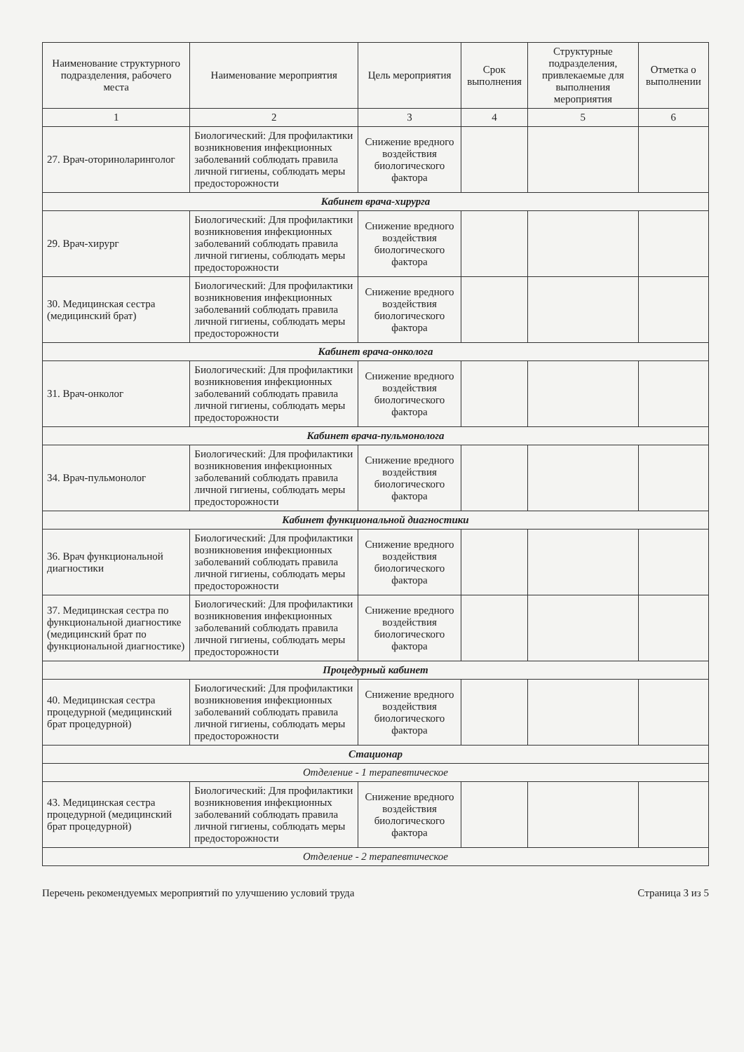| Наименование структурного подразделения, рабочего места | Наименование мероприятия | Цель мероприятия | Срок выполнения | Структурные подразделения, привлекаемые для выполнения мероприятия | Отметка о выполнении |
| --- | --- | --- | --- | --- | --- |
| 1 | 2 | 3 | 4 | 5 | 6 |
| 27. Врач-оториноларинголог | Биологический: Для профилактики возникновения инфекционных заболеваний соблюдать правила личной гигиены, соблюдать меры предосторожности | Снижение вредного воздействия биологического фактора | | | |
| Кабинет врача-хирурга | | | | | |
| 29. Врач-хирург | Биологический: Для профилактики возникновения инфекционных заболеваний соблюдать правила личной гигиены, соблюдать меры предосторожности | Снижение вредного воздействия биологического фактора | | | |
| 30. Медицинская сестра (медицинский брат) | Биологический: Для профилактики возникновения инфекционных заболеваний соблюдать правила личной гигиены, соблюдать меры предосторожности | Снижение вредного воздействия биологического фактора | | | |
| Кабинет врача-онколога | | | | | |
| 31. Врач-онколог | Биологический: Для профилактики возникновения инфекционных заболеваний соблюдать правила личной гигиены, соблюдать меры предосторожности | Снижение вредного воздействия биологического фактора | | | |
| Кабинет врача-пульмонолога | | | | | |
| 34. Врач-пульмонолог | Биологический: Для профилактики возникновения инфекционных заболеваний соблюдать правила личной гигиены, соблюдать меры предосторожности | Снижение вредного воздействия биологического фактора | | | |
| Кабинет функциональной диагностики | | | | | |
| 36. Врач функциональной диагностики | Биологический: Для профилактики возникновения инфекционных заболеваний соблюдать правила личной гигиены, соблюдать меры предосторожности | Снижение вредного воздействия биологического фактора | | | |
| 37. Медицинская сестра по функциональной диагностике (медицинский брат по функциональной диагностике) | Биологический: Для профилактики возникновения инфекционных заболеваний соблюдать правила личной гигиены, соблюдать меры предосторожности | Снижение вредного воздействия биологического фактора | | | |
| Процедурный кабинет | | | | | |
| 40. Медицинская сестра процедурной (медицинский брат процедурной) | Биологический: Для профилактики возникновения инфекционных заболеваний соблюдать правила личной гигиены, соблюдать меры предосторожности | Снижение вредного воздействия биологического фактора | | | |
| Стационар | | | | | |
| Отделение - 1 терапевтическое | | | | | |
| 43. Медицинская сестра процедурной (медицинский брат процедурной) | Биологический: Для профилактики возникновения инфекционных заболеваний соблюдать правила личной гигиены, соблюдать меры предосторожности | Снижение вредного воздействия биологического фактора | | | |
| Отделение - 2 терапевтическое | | | | | |
Перечень рекомендуемых мероприятий по улучшению условий труда Страница 3 из 5